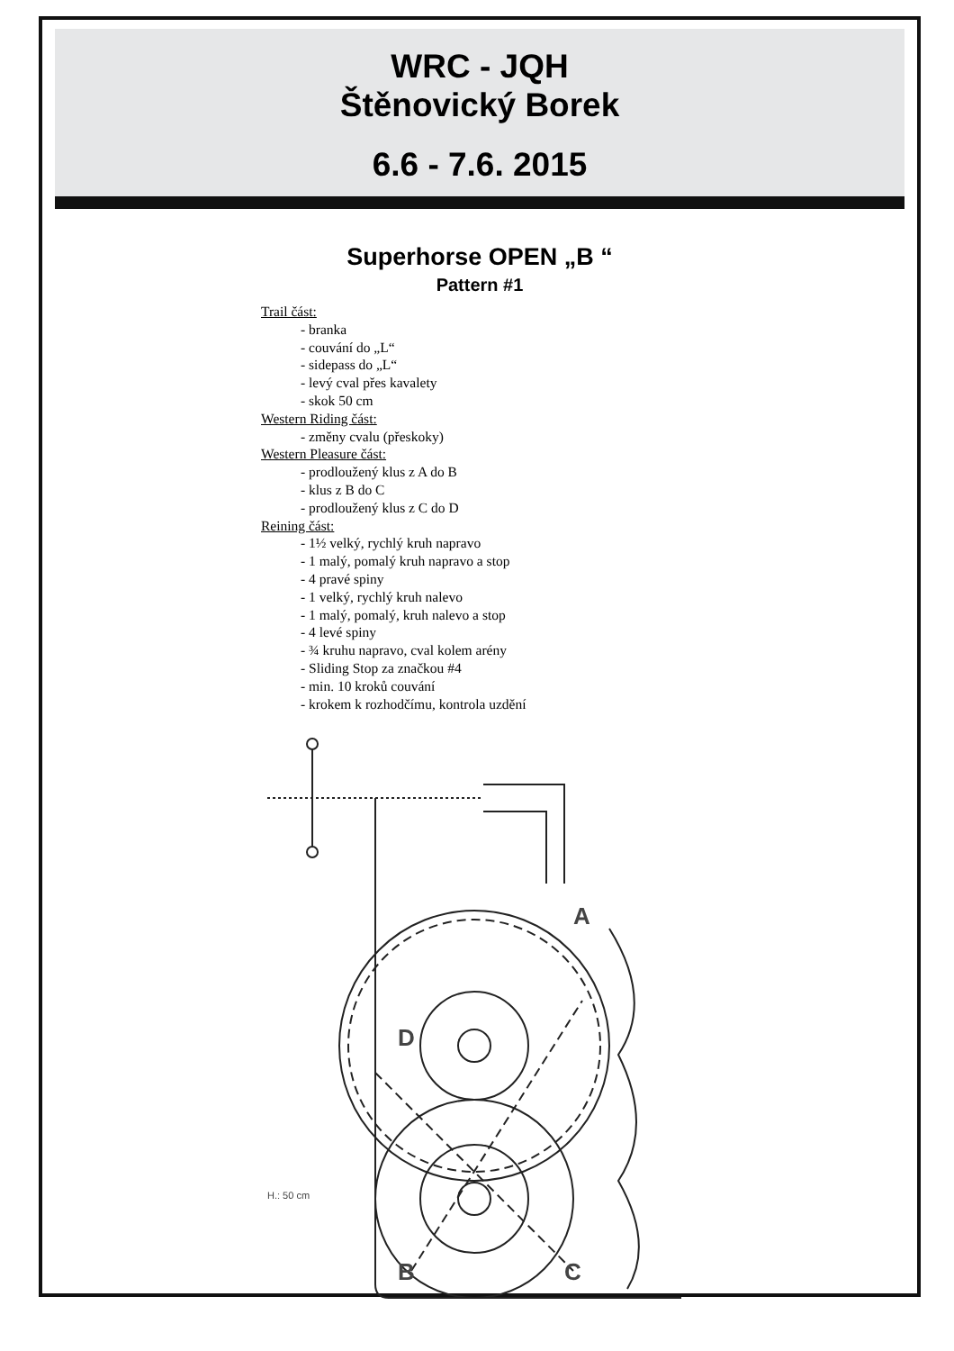WRC - JQH
Štěnovický Borek
6.6 - 7.6. 2015
Superhorse OPEN „B “
Pattern #1
Trail část:
- branka
- couvání do „L“
- sidepass do „L“
- levý cval přes kavalety
- skok 50 cm
Western Riding část:
- změny cvalu (přeskoky)
Western Pleasure část:
- prodloužený klus z A do B
- klus z B do C
- prodloužený klus z C do D
Reining část:
- 1½ velký, rychlý kruh napravo
- 1 malý, pomalý kruh napravo a stop
- 4 pravé spiny
- 1 velký, rychlý kruh nalevo
- 1 malý, pomalý, kruh nalevo a stop
- 4 levé spiny
- ¾ kruhu napravo, cval kolem arény
- Sliding Stop za značkou #4
- min. 10 kroků couvání
- krokem k rozhodčímu, kontrola uzdění
A
D
B
C
H.: 50 cm